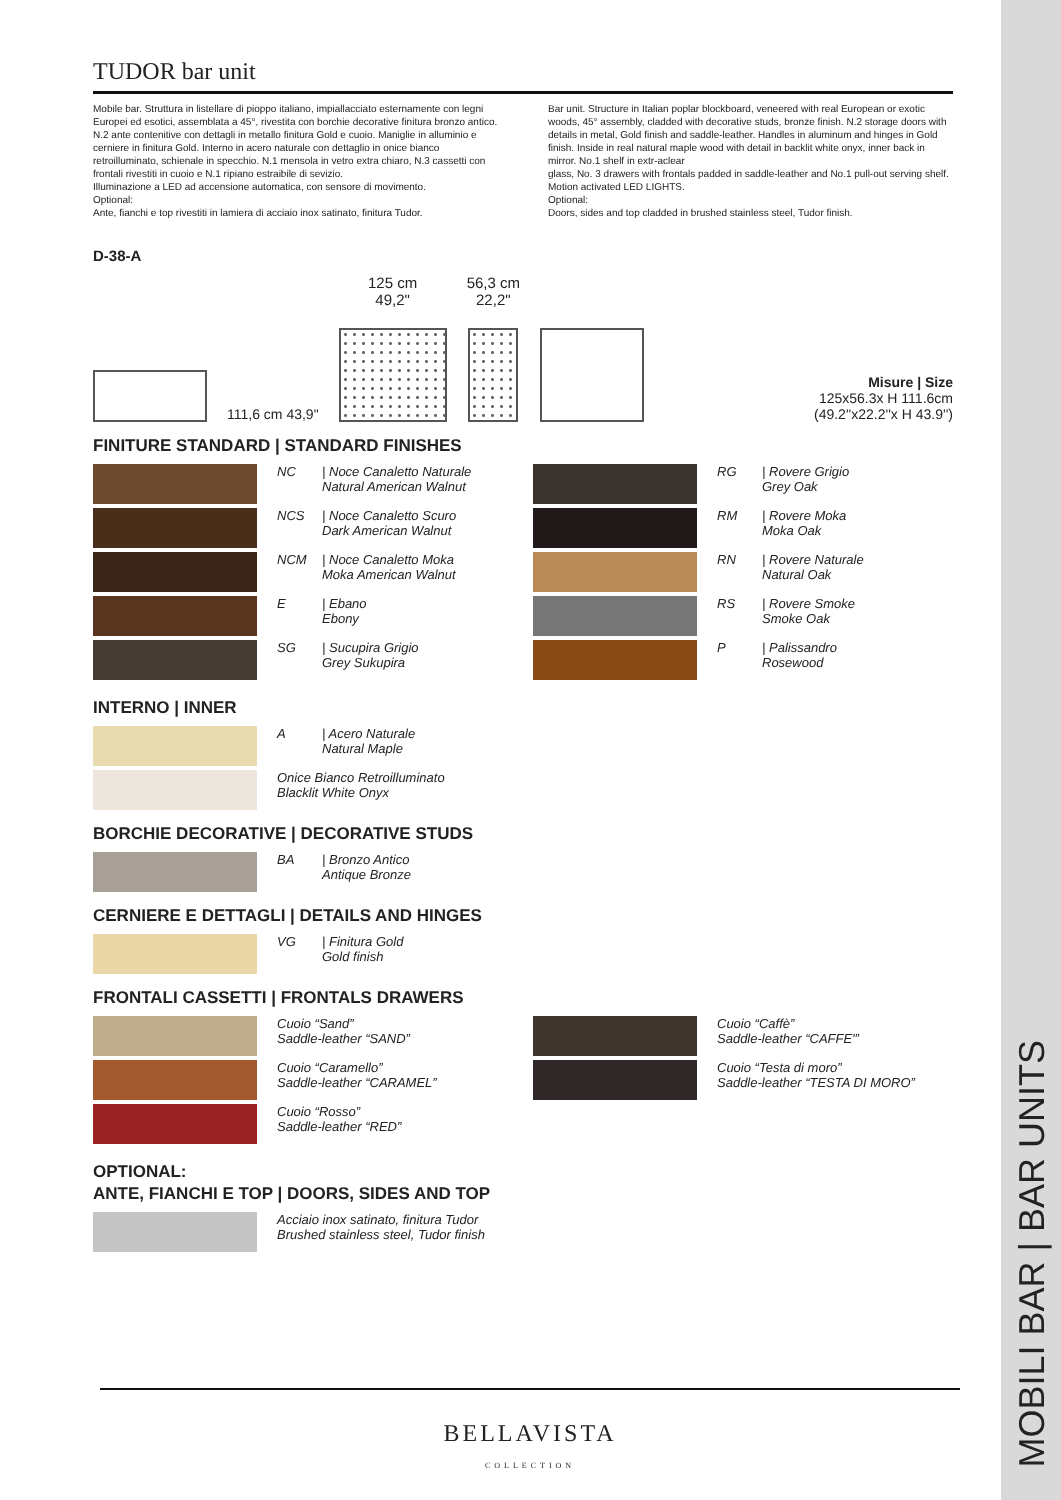MOBILI BAR | BAR UNITS
TUDOR bar unit
Mobile bar. Struttura in listellare di pioppo italiano, impiallacciato esternamente con legni Europei ed esotici, assemblata a 45°, rivestita con borchie decorative finitura bronzo antico. N.2 ante contenitive con dettagli in metallo finitura Gold e cuoio. Maniglie in alluminio e cerniere in finitura Gold. Interno in acero naturale con dettaglio in onice bianco retroilluminato, schienale in specchio. N.1 mensola in vetro extra chiaro, N.3 cassetti con frontali rivestiti in cuoio e N.1 ripiano estraibile di sevizio.
Illuminazione a LED ad accensione automatica, con sensore di movimento.
Optional:
Ante, fianchi e top rivestiti in lamiera di acciaio inox satinato, finitura Tudor.
Bar unit. Structure in Italian poplar blockboard, veneered with real European or exotic woods, 45° assembly, cladded with decorative studs, bronze finish. N.2 storage doors with details in metal, Gold finish and saddle-leather. Handles in aluminum and hinges in Gold finish. Inside in real natural maple wood with detail in backlit white onyx, inner back in mirror. No.1 shelf in extr-aclear
glass, No. 3 drawers with frontals padded in saddle-leather and No.1 pull-out serving shelf.
Motion activated LED LIGHTS.
Optional:
Doors, sides and top cladded in brushed stainless steel, Tudor finish.
D-38-A
111,6 cm 43,9"
125 cm
49,2"
56,3 cm
22,2"
Misure | Size
125x56.3x H 111.6cm
(49.2''x22.2''x H 43.9'')
FINITURE STANDARD | STANDARD FINISHES
NC | Noce Canaletto Naturale
Natural American Walnut
NCS | Noce Canaletto Scuro
Dark American Walnut
NCM | Noce Canaletto Moka
Moka American Walnut
E | Ebano
Ebony
SG | Sucupira Grigio
Grey Sukupira
RG | Rovere Grigio
Grey Oak
RM | Rovere Moka
Moka Oak
RN | Rovere Naturale
Natural Oak
RS | Rovere Smoke
Smoke Oak
P | Palissandro
Rosewood
INTERNO | INNER
A | Acero Naturale
Natural Maple
Onice Bianco Retroilluminato
Blacklit White Onyx
BORCHIE DECORATIVE | DECORATIVE STUDS
BA | Bronzo Antico
Antique Bronze
CERNIERE E DETTAGLI | DETAILS AND HINGES
VG | Finitura Gold
Gold finish
FRONTALI CASSETTI | FRONTALS DRAWERS
Cuoio “Sand”
Saddle-leather “SAND”
Cuoio “Caramello”
Saddle-leather “CARAMEL”
Cuoio “Rosso”
Saddle-leather “RED”
Cuoio “Caffè”
Saddle-leather “CAFFE'”
Cuoio “Testa di moro”
Saddle-leather “TESTA DI MORO”
OPTIONAL:
ANTE, FIANCHI E TOP | DOORS, SIDES AND TOP
Acciaio inox satinato, finitura Tudor
Brushed stainless steel, Tudor finish
BELLAVISTA
COLLECTION